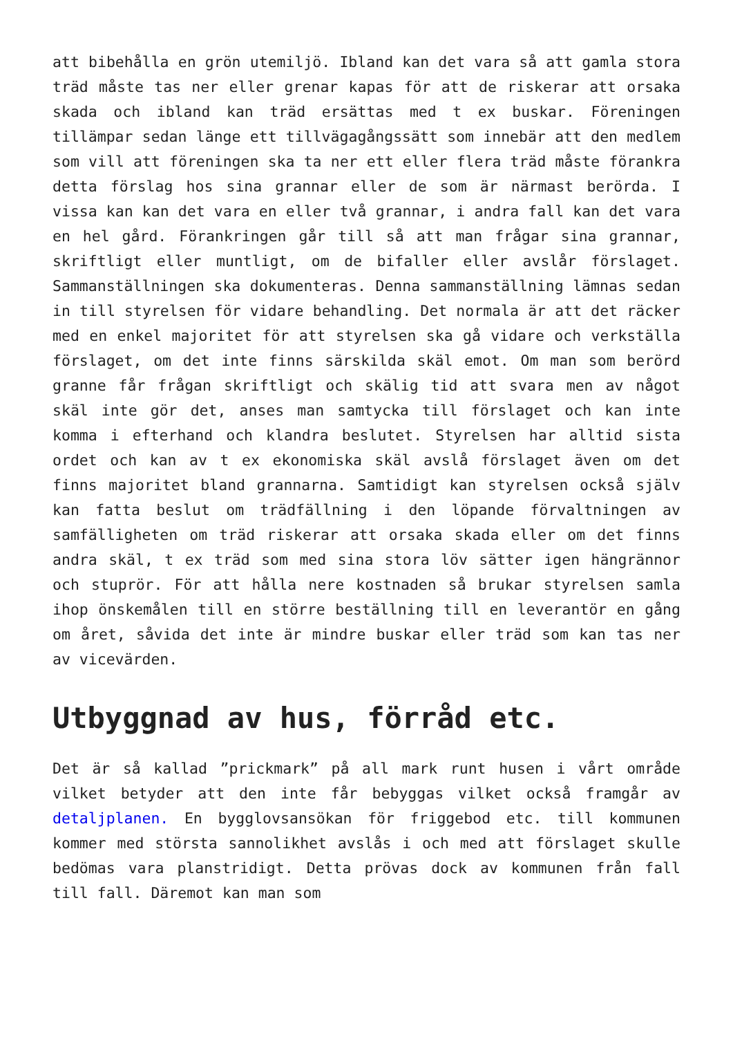att bibehålla en grön utemiljö. Ibland kan det vara så att gamla stora träd måste tas ner eller grenar kapas för att de riskerar att orsaka skada och ibland kan träd ersättas med t ex buskar. Föreningen tillämpar sedan länge ett tillvägagångssätt som innebär att den medlem som vill att föreningen ska ta ner ett eller flera träd måste förankra detta förslag hos sina grannar eller de som är närmast berörda. I vissa kan kan det vara en eller två grannar, i andra fall kan det vara en hel gård. Förankringen går till så att man frågar sina grannar, skriftligt eller muntligt, om de bifaller eller avslår förslaget. Sammanställningen ska dokumenteras. Denna sammanställning lämnas sedan in till styrelsen för vidare behandling. Det normala är att det räcker med en enkel majoritet för att styrelsen ska gå vidare och verkställa förslaget, om det inte finns särskilda skäl emot. Om man som berörd granne får frågan skriftligt och skälig tid att svara men av något skäl inte gör det, anses man samtycka till förslaget och kan inte komma i efterhand och klandra beslutet. Styrelsen har alltid sista ordet och kan av t ex ekonomiska skäl avslå förslaget även om det finns majoritet bland grannarna. Samtidigt kan styrelsen också själv kan fatta beslut om trädfällning i den löpande förvaltningen av samfälligheten om träd riskerar att orsaka skada eller om det finns andra skäl, t ex träd som med sina stora löv sätter igen hängrännor och stuprör. För att hålla nere kostnaden så brukar styrelsen samla ihop önskemålen till en större beställning till en leverantör en gång om året, såvida det inte är mindre buskar eller träd som kan tas ner av vicevärden.
Utbyggnad av hus, förråd etc.
Det är så kallad ”prickmark” på all mark runt husen i vårt område vilket betyder att den inte får bebyggas vilket också framgår av detaljplanen. En bygglovsansökan för friggebod etc. till kommunen kommer med största sannolikhet avslås i och med att förslaget skulle bedömas vara planstridigt. Detta prövas dock av kommunen från fall till fall. Däremot kan man som